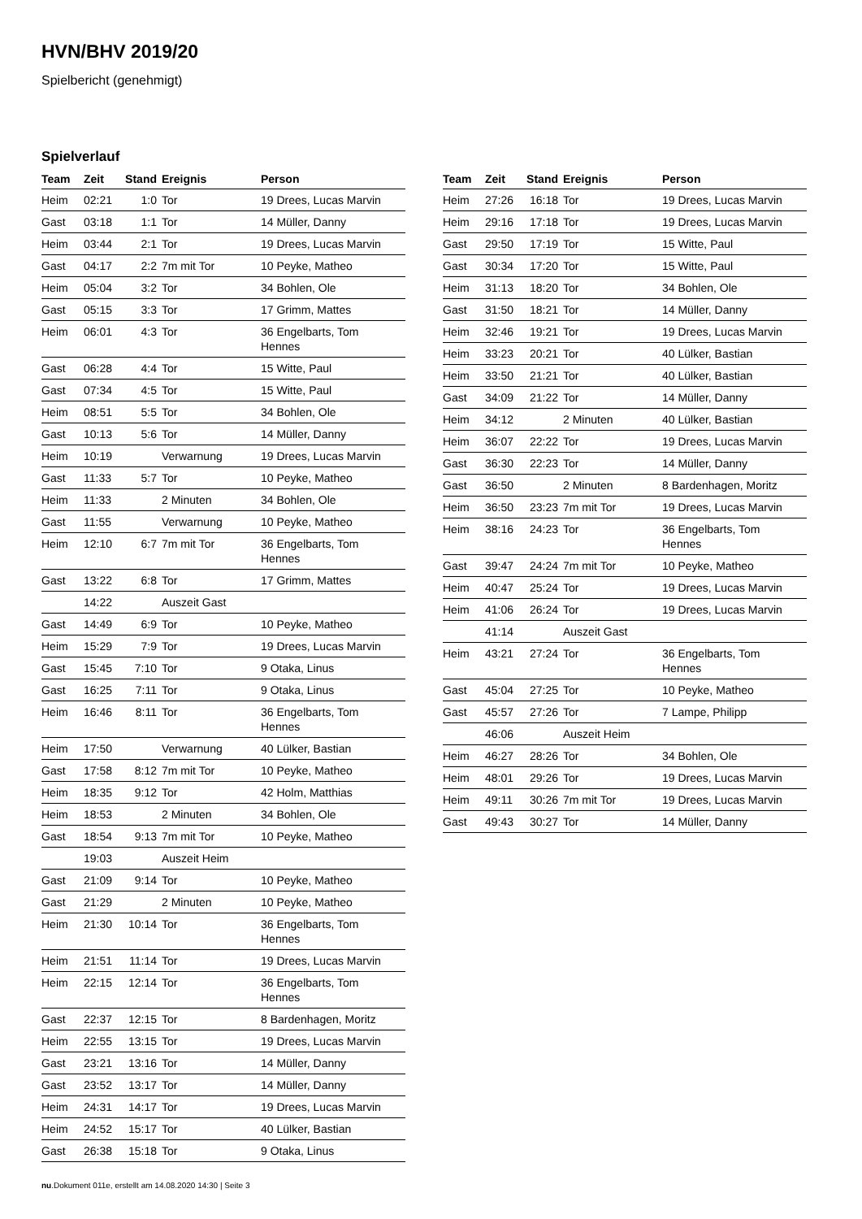HVN/BHV 2019/20
Spielbericht (genehmigt)
Spielverlauf
| Team | Zeit | Stand | Ereignis | Person |
| --- | --- | --- | --- | --- |
| Heim | 02:21 | 1:0 | Tor | 19 Drees, Lucas Marvin |
| Gast | 03:18 | 1:1 | Tor | 14 Müller, Danny |
| Heim | 03:44 | 2:1 | Tor | 19 Drees, Lucas Marvin |
| Gast | 04:17 | 2:2 | 7m mit Tor | 10 Peyke, Matheo |
| Heim | 05:04 | 3:2 | Tor | 34 Bohlen, Ole |
| Gast | 05:15 | 3:3 | Tor | 17 Grimm, Mattes |
| Heim | 06:01 | 4:3 | Tor | 36 Engelbarts, Tom Hennes |
| Gast | 06:28 | 4:4 | Tor | 15 Witte, Paul |
| Gast | 07:34 | 4:5 | Tor | 15 Witte, Paul |
| Heim | 08:51 | 5:5 | Tor | 34 Bohlen, Ole |
| Gast | 10:13 | 5:6 | Tor | 14 Müller, Danny |
| Heim | 10:19 | | Verwarnung | 19 Drees, Lucas Marvin |
| Gast | 11:33 | 5:7 | Tor | 10 Peyke, Matheo |
| Heim | 11:33 | | 2 Minuten | 34 Bohlen, Ole |
| Gast | 11:55 | | Verwarnung | 10 Peyke, Matheo |
| Heim | 12:10 | 6:7 | 7m mit Tor | 36 Engelbarts, Tom Hennes |
| Gast | 13:22 | 6:8 | Tor | 17 Grimm, Mattes |
| | 14:22 | | Auszeit Gast | |
| Gast | 14:49 | 6:9 | Tor | 10 Peyke, Matheo |
| Heim | 15:29 | 7:9 | Tor | 19 Drees, Lucas Marvin |
| Gast | 15:45 | 7:10 | Tor | 9 Otaka, Linus |
| Gast | 16:25 | 7:11 | Tor | 9 Otaka, Linus |
| Heim | 16:46 | 8:11 | Tor | 36 Engelbarts, Tom Hennes |
| Heim | 17:50 | | Verwarnung | 40 Lülker, Bastian |
| Gast | 17:58 | 8:12 | 7m mit Tor | 10 Peyke, Matheo |
| Heim | 18:35 | 9:12 | Tor | 42 Holm, Matthias |
| Heim | 18:53 | | 2 Minuten | 34 Bohlen, Ole |
| Gast | 18:54 | 9:13 | 7m mit Tor | 10 Peyke, Matheo |
| | 19:03 | | Auszeit Heim | |
| Gast | 21:09 | 9:14 | Tor | 10 Peyke, Matheo |
| Gast | 21:29 | | 2 Minuten | 10 Peyke, Matheo |
| Heim | 21:30 | 10:14 | Tor | 36 Engelbarts, Tom Hennes |
| Heim | 21:51 | 11:14 | Tor | 19 Drees, Lucas Marvin |
| Heim | 22:15 | 12:14 | Tor | 36 Engelbarts, Tom Hennes |
| Gast | 22:37 | 12:15 | Tor | 8 Bardenhagen, Moritz |
| Heim | 22:55 | 13:15 | Tor | 19 Drees, Lucas Marvin |
| Gast | 23:21 | 13:16 | Tor | 14 Müller, Danny |
| Gast | 23:52 | 13:17 | Tor | 14 Müller, Danny |
| Heim | 24:31 | 14:17 | Tor | 19 Drees, Lucas Marvin |
| Heim | 24:52 | 15:17 | Tor | 40 Lülker, Bastian |
| Gast | 26:38 | 15:18 | Tor | 9 Otaka, Linus |
| Team | Zeit | Stand | Ereignis | Person |
| --- | --- | --- | --- | --- |
| Heim | 27:26 | 16:18 | Tor | 19 Drees, Lucas Marvin |
| Heim | 29:16 | 17:18 | Tor | 19 Drees, Lucas Marvin |
| Gast | 29:50 | 17:19 | Tor | 15 Witte, Paul |
| Gast | 30:34 | 17:20 | Tor | 15 Witte, Paul |
| Heim | 31:13 | 18:20 | Tor | 34 Bohlen, Ole |
| Gast | 31:50 | 18:21 | Tor | 14 Müller, Danny |
| Heim | 32:46 | 19:21 | Tor | 19 Drees, Lucas Marvin |
| Heim | 33:23 | 20:21 | Tor | 40 Lülker, Bastian |
| Heim | 33:50 | 21:21 | Tor | 40 Lülker, Bastian |
| Gast | 34:09 | 21:22 | Tor | 14 Müller, Danny |
| Heim | 34:12 | | 2 Minuten | 40 Lülker, Bastian |
| Heim | 36:07 | 22:22 | Tor | 19 Drees, Lucas Marvin |
| Gast | 36:30 | 22:23 | Tor | 14 Müller, Danny |
| Gast | 36:50 | | 2 Minuten | 8 Bardenhagen, Moritz |
| Heim | 36:50 | 23:23 | 7m mit Tor | 19 Drees, Lucas Marvin |
| Heim | 38:16 | 24:23 | Tor | 36 Engelbarts, Tom Hennes |
| Gast | 39:47 | 24:24 | 7m mit Tor | 10 Peyke, Matheo |
| Heim | 40:47 | 25:24 | Tor | 19 Drees, Lucas Marvin |
| Heim | 41:06 | 26:24 | Tor | 19 Drees, Lucas Marvin |
| | 41:14 | | Auszeit Gast | |
| Heim | 43:21 | 27:24 | Tor | 36 Engelbarts, Tom Hennes |
| Gast | 45:04 | 27:25 | Tor | 10 Peyke, Matheo |
| Gast | 45:57 | 27:26 | Tor | 7 Lampe, Philipp |
| | 46:06 | | Auszeit Heim | |
| Heim | 46:27 | 28:26 | Tor | 34 Bohlen, Ole |
| Heim | 48:01 | 29:26 | Tor | 19 Drees, Lucas Marvin |
| Heim | 49:11 | 30:26 | 7m mit Tor | 19 Drees, Lucas Marvin |
| Gast | 49:43 | 30:27 | Tor | 14 Müller, Danny |
nu.Dokument 011e, erstellt am 14.08.2020 14:30 | Seite 3